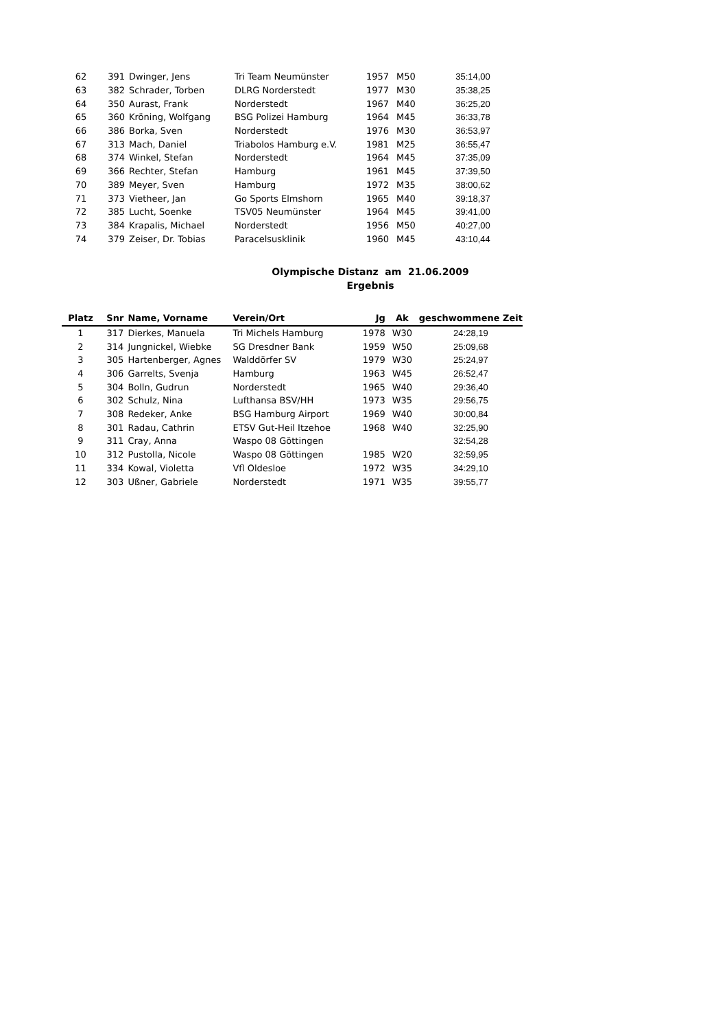| 62 | 391 | Dwinger, Jens | Tri Team Neumünster | 1957 | M50 | 35:14,00 |
| 63 | 382 | Schrader, Torben | DLRG Norderstedt | 1977 | M30 | 35:38,25 |
| 64 | 350 | Aurast, Frank | Norderstedt | 1967 | M40 | 36:25,20 |
| 65 | 360 | Kröning, Wolfgang | BSG Polizei Hamburg | 1964 | M45 | 36:33,78 |
| 66 | 386 | Borka, Sven | Norderstedt | 1976 | M30 | 36:53,97 |
| 67 | 313 | Mach, Daniel | Triabolos Hamburg e.V. | 1981 | M25 | 36:55,47 |
| 68 | 374 | Winkel, Stefan | Norderstedt | 1964 | M45 | 37:35,09 |
| 69 | 366 | Rechter, Stefan | Hamburg | 1961 | M45 | 37:39,50 |
| 70 | 389 | Meyer, Sven | Hamburg | 1972 | M35 | 38:00,62 |
| 71 | 373 | Vietheer, Jan | Go Sports Elmshorn | 1965 | M40 | 39:18,37 |
| 72 | 385 | Lucht, Soenke | TSV05 Neumünster | 1964 | M45 | 39:41,00 |
| 73 | 384 | Krapalis, Michael | Norderstedt | 1956 | M50 | 40:27,00 |
| 74 | 379 | Zeiser, Dr. Tobias | Paracelsusklinik | 1960 | M45 | 43:10,44 |
Olympische Distanz am 21.06.2009
Ergebnis
| Platz | Snr | Name, Vorname | Verein/Ort | Jg | Ak | geschwommene Zeit |
| --- | --- | --- | --- | --- | --- | --- |
| 1 | 317 | Dierkes, Manuela | Tri Michels Hamburg | 1978 | W30 | 24:28,19 |
| 2 | 314 | Jungnickel, Wiebke | SG Dresdner Bank | 1959 | W50 | 25:09,68 |
| 3 | 305 | Hartenberger, Agnes | Walddörfer SV | 1979 | W30 | 25:24,97 |
| 4 | 306 | Garrelts, Svenja | Hamburg | 1963 | W45 | 26:52,47 |
| 5 | 304 | Bolln, Gudrun | Norderstedt | 1965 | W40 | 29:36,40 |
| 6 | 302 | Schulz, Nina | Lufthansa BSV/HH | 1973 | W35 | 29:56,75 |
| 7 | 308 | Redeker, Anke | BSG Hamburg Airport | 1969 | W40 | 30:00,84 |
| 8 | 301 | Radau, Cathrin | ETSV Gut-Heil Itzehoe | 1968 | W40 | 32:25,90 |
| 9 | 311 | Cray, Anna | Waspo 08 Göttingen | | | 32:54,28 |
| 10 | 312 | Pustolla, Nicole | Waspo 08 Göttingen | 1985 | W20 | 32:59,95 |
| 11 | 334 | Kowal, Violetta | Vfl Oldesloe | 1972 | W35 | 34:29,10 |
| 12 | 303 | Ußner, Gabriele | Norderstedt | 1971 | W35 | 39:55,77 |